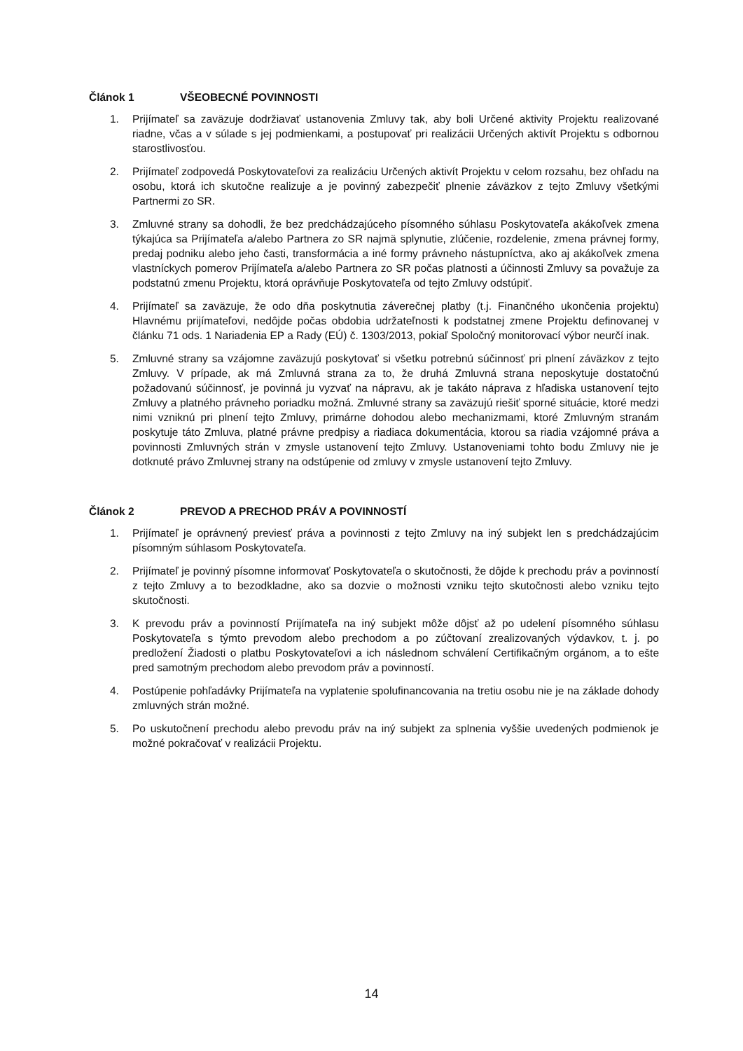Článok 1 VŠEOBECNÉ POVINNOSTI
1. Prijímateľ sa zaväzuje dodržiavať ustanovenia Zmluvy tak, aby boli Určené aktivity Projektu realizované riadne, včas a v súlade s jej podmienkami, a postupovať pri realizácii Určených aktivít Projektu s odbornou starostlivosťou.
2. Prijímateľ zodpovedá Poskytovateľovi za realizáciu Určených aktivít Projektu v celom rozsahu, bez ohľadu na osobu, ktorá ich skutočne realizuje a je povinný zabezpečiť plnenie záväzkov z tejto Zmluvy všetkými Partnermi zo SR.
3. Zmluvné strany sa dohodli, že bez predchádzajúceho písomného súhlasu Poskytovateľa akákoľvek zmena týkajúca sa Prijímateľa a/alebo Partnera zo SR najmä splynutie, zlúčenie, rozdelenie, zmena právnej formy, predaj podniku alebo jeho časti, transformácia a iné formy právneho nástupníctva, ako aj akákoľvek zmena vlastníckych pomerov Prijímateľa a/alebo Partnera zo SR počas platnosti a účinnosti Zmluvy sa považuje za podstatnú zmenu Projektu, ktorá oprávňuje Poskytovateľa od tejto Zmluvy odstúpiť.
4. Prijímateľ sa zaväzuje, že odo dňa poskytnutia záverečnej platby (t.j. Finančného ukončenia projektu) Hlavnému prijímateľovi, nedôjde počas obdobia udržateľnosti k podstatnej zmene Projektu definovanej v článku 71 ods. 1 Nariadenia EP a Rady (EÚ) č. 1303/2013, pokiaľ Spoločný monitorovací výbor neurčí inak.
5. Zmluvné strany sa vzájomne zaväzujú poskytovať si všetku potrebnú súčinnosť pri plnení záväzkov z tejto Zmluvy. V prípade, ak má Zmluvná strana za to, že druhá Zmluvná strana neposkytuje dostatočnú požadovanú súčinnosť, je povinná ju vyzvať na nápravu, ak je takáto náprava z hľadiska ustanovení tejto Zmluvy a platného právneho poriadku možná. Zmluvné strany sa zaväzujú riešiť sporné situácie, ktoré medzi nimi vzniknú pri plnení tejto Zmluvy, primárne dohodou alebo mechanizmami, ktoré Zmluvným stranám poskytuje táto Zmluva, platné právne predpisy a riadiaca dokumentácia, ktorou sa riadia vzájomné práva a povinnosti Zmluvných strán v zmysle ustanovení tejto Zmluvy. Ustanoveniami tohto bodu Zmluvy nie je dotknuté právo Zmluvnej strany na odstúpenie od zmluvy v zmysle ustanovení tejto Zmluvy.
Článok 2 PREVOD A PRECHOD PRÁV A POVINNOSTÍ
1. Prijímateľ je oprávnený previesť práva a povinnosti z tejto Zmluvy na iný subjekt len s predchádzajúcim písomným súhlasom Poskytovateľa.
2. Prijímateľ je povinný písomne informovať Poskytovateľa o skutočnosti, že dôjde k prechodu práv a povinností z tejto Zmluvy a to bezodkladne, ako sa dozvie o možnosti vzniku tejto skutočnosti alebo vzniku tejto skutočnosti.
3. K prevodu práv a povinností Prijímateľa na iný subjekt môže dôjsť až po udelení písomného súhlasu Poskytovateľa s týmto prevodom alebo prechodom a po zúčtovaní zrealizovaných výdavkov, t. j. po predložení Žiadosti o platbu Poskytovateľovi a ich následnom schválení Certifikačným orgánom, a to ešte pred samotným prechodom alebo prevodom práv a povinností.
4. Postúpenie pohľadávky Prijímateľa na vyplatenie spolufinancovania na tretiu osobu nie je na základe dohody zmluvných strán možné.
5. Po uskutočnení prechodu alebo prevodu práv na iný subjekt za splnenia vyššie uvedených podmienok je možné pokračovať v realizácii Projektu.
14